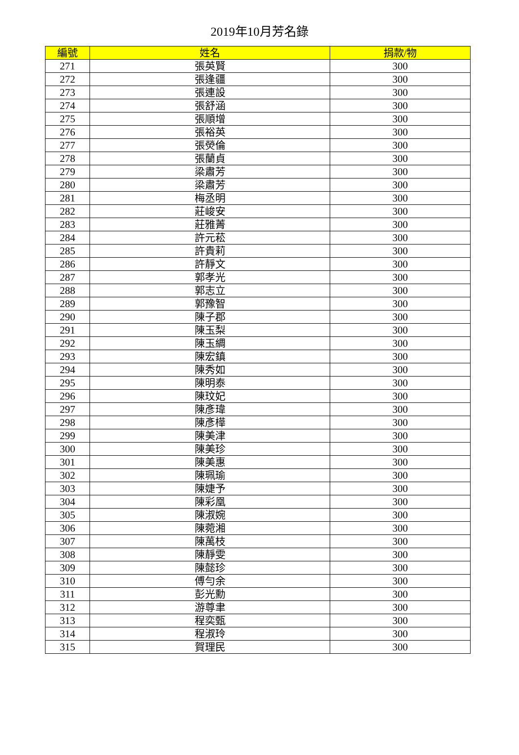2019年10月芳名錄
| 編號 | 姓名 | 捐款/物 |
| --- | --- | --- |
| 271 | 張英賢 | 300 |
| 272 | 張逢疆 | 300 |
| 273 | 張連設 | 300 |
| 274 | 張舒涵 | 300 |
| 275 | 張順增 | 300 |
| 276 | 張裕英 | 300 |
| 277 | 張熒倫 | 300 |
| 278 | 張蘭貞 | 300 |
| 279 | 梁肅芳 | 300 |
| 280 | 梁肅芳 | 300 |
| 281 | 梅丞明 | 300 |
| 282 | 莊峻安 | 300 |
| 283 | 莊雅菁 | 300 |
| 284 | 許元菘 | 300 |
| 285 | 許貴莉 | 300 |
| 286 | 許靜文 | 300 |
| 287 | 郭孝光 | 300 |
| 288 | 郭志立 | 300 |
| 289 | 郭豫智 | 300 |
| 290 | 陳子郡 | 300 |
| 291 | 陳玉梨 | 300 |
| 292 | 陳玉綢 | 300 |
| 293 | 陳宏鎮 | 300 |
| 294 | 陳秀如 | 300 |
| 295 | 陳明泰 | 300 |
| 296 | 陳玟妃 | 300 |
| 297 | 陳彥瑋 | 300 |
| 298 | 陳彥樺 | 300 |
| 299 | 陳美津 | 300 |
| 300 | 陳美珍 | 300 |
| 301 | 陳美惠 | 300 |
| 302 | 陳珮瑜 | 300 |
| 303 | 陳婕予 | 300 |
| 304 | 陳彩凰 | 300 |
| 305 | 陳淑婉 | 300 |
| 306 | 陳菀湘 | 300 |
| 307 | 陳萬枝 | 300 |
| 308 | 陳靜雯 | 300 |
| 309 | 陳懿珍 | 300 |
| 310 | 傅勻余 | 300 |
| 311 | 彭光勳 | 300 |
| 312 | 游尊聿 | 300 |
| 313 | 程奕甄 | 300 |
| 314 | 程淑玲 | 300 |
| 315 | 賀理民 | 300 |